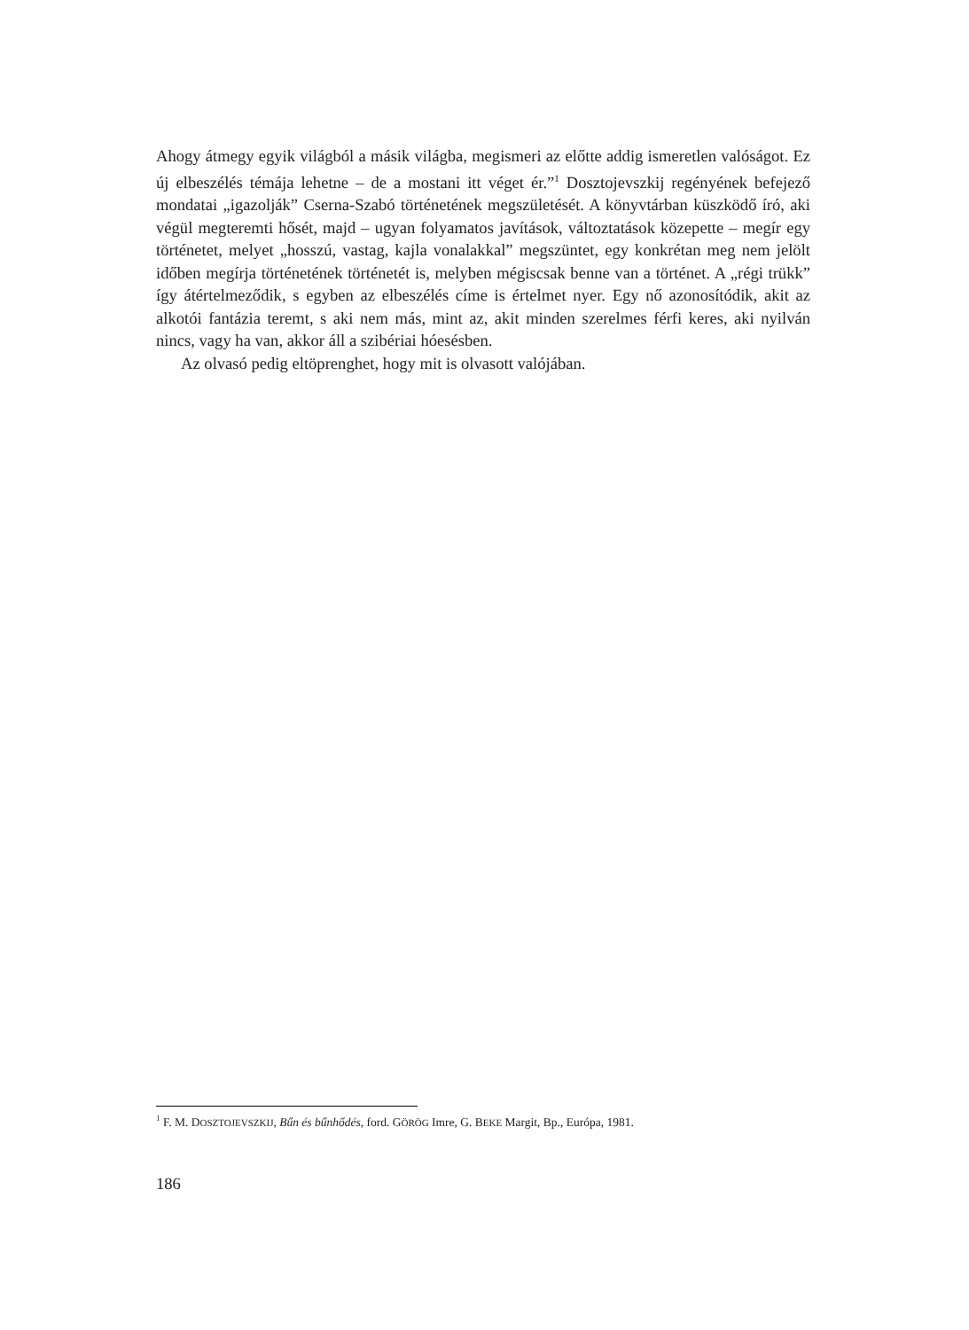Ahogy átmegy egyik világból a másik világba, megismeri az előtte addig ismeretlen valóságot. Ez új elbeszélés témája lehetne – de a mostani itt véget ér.”<sup>1</sup> Dosztojevszkij regényének befejező mondatai „igazolják” Cserna-Szabó történetének megszületését. A könyvtárban küszködő író, aki végül megteremti hősét, majd – ugyan folyamatos javítások, változtatások közepette – megír egy történetet, melyet „hosszú, vastag, kajla vonalakkal” megszüntet, egy konkrétan meg nem jelölt időben megírja történetének történetét is, melyben mégiscsak benne van a történet. A „régi trükk” így átértelmeződik, s egyben az elbeszélés címe is értelmet nyer. Egy nő azonosítódik, akit az alkotói fantázia teremt, s aki nem más, mint az, akit minden szerelmes férfi keres, aki nyilván nincs, vagy ha van, akkor áll a szibériai hóesésben.
Az olvasó pedig eltöprenghet, hogy mit is olvasott valójában.
<sup>1</sup> F. M. DOSZTOJEVSZKIJ, Bűn és bűnhődés, ford. GÖRÖG Imre, G. BEKE Margit, Bp., Európa, 1981.
186